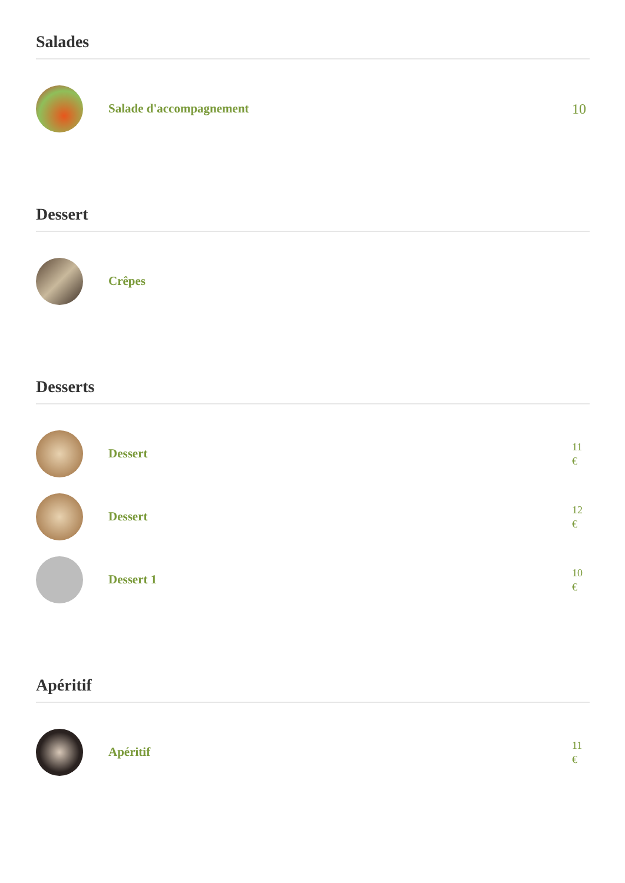Salades
Salade d'accompagnement
10
Dessert
Crêpes
Desserts
Dessert
11
€
Dessert
12
€
Dessert 1
10
€
Apéritif
Apéritif
11
€